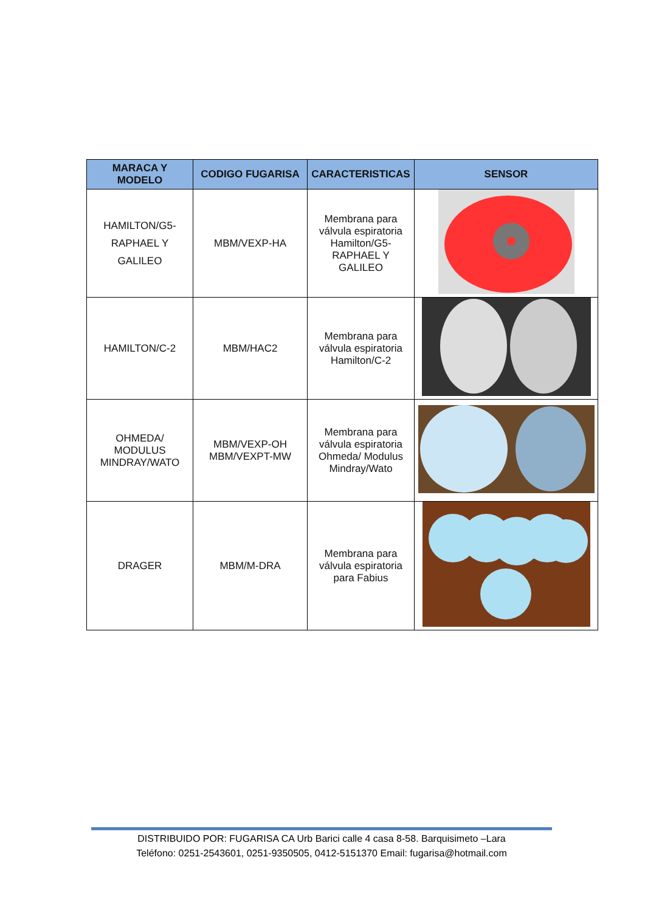| MARACA Y MODELO | CODIGO FUGARISA | CARACTERISTICAS | SENSOR |
| --- | --- | --- | --- |
| HAMILTON/G5- RAPHAEL Y GALILEO | MBM/VEXP-HA | Membrana para válvula espiratoria Hamilton/G5-RAPHAEL Y GALILEO | |
| HAMILTON/C-2 | MBM/HAC2 | Membrana para válvula espiratoria Hamilton/C-2 | |
| OHMEDA/ MODULUS MINDRAY/WATO | MBM/VEXP-OH MBM/VEXPT-MW | Membrana para válvula espiratoria Ohmeda/ Modulus Mindray/Wato | |
| DRAGER | MBM/M-DRA | Membrana para válvula espiratoria para Fabius | |
DISTRIBUIDO POR: FUGARISA CA Urb Barici calle 4 casa 8-58. Barquisimeto –Lara
Teléfono: 0251-2543601, 0251-9350505, 0412-5151370 Email: fugarisa@hotmail.com